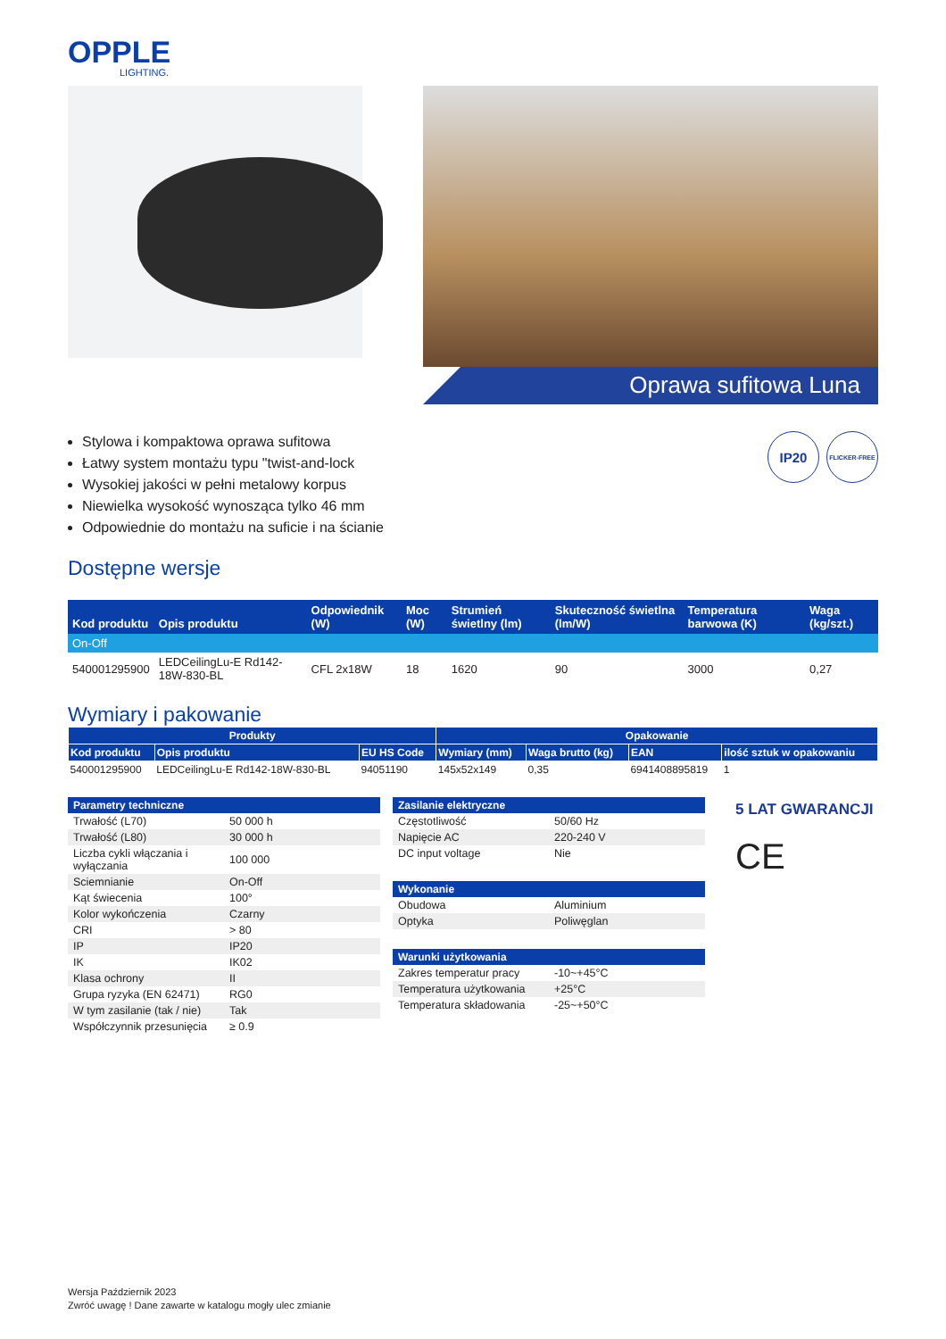OPPLE
LIGHTING.
Oprawa sufitowa Luna
Stylowa i kompaktowa oprawa sufitowa
Łatwy system montażu typu "twist-and-lock
Wysokiej jakości w pełni metalowy korpus
Niewielka wysokość wynosząca tylko 46 mm
Odpowiednie do montażu na suficie i na ścianie
IP20
FLICKER-FREE
Dostępne wersje
| Kod produktu | Opis produktu | Odpowiednik (W) | Moc (W) | Strumień świetlny (lm) | Skuteczność świetlna (lm/W) | Temperatura barwowa (K) | Waga (kg/szt.) |
| --- | --- | --- | --- | --- | --- | --- | --- |
| On-Off | | | | | | | |
| 540001295900 | LEDCeilingLu-E Rd142-18W-830-BL | CFL 2x18W | 18 | 1620 | 90 | 3000 | 0,27 |
Wymiary i pakowanie
| Produkty | | | Opakowanie | | | |
| --- | --- | --- | --- | --- | --- | --- |
| Kod produktu | Opis produktu | EU HS Code | Wymiary (mm) | Waga brutto (kg) | EAN | ilość sztuk w opakowaniu |
| 540001295900 | LEDCeilingLu-E Rd142-18W-830-BL | 94051190 | 145x52x149 | 0,35 | 6941408895819 | 1 |
| Parametry techniczne | |
| --- | --- |
| Trwałość (L70) | 50 000 h |
| Trwałość (L80) | 30 000 h |
| Liczba cykli włączania i wyłączania | 100 000 |
| Sciemnianie | On-Off |
| Kąt świecenia | 100° |
| Kolor wykończenia | Czarny |
| CRI | > 80 |
| IP | IP20 |
| IK | IK02 |
| Klasa ochrony | II |
| Grupa ryzyka (EN 62471) | RG0 |
| W tym zasilanie (tak / nie) | Tak |
| Współczynnik przesunięcia | ≥ 0.9 |
| Zasilanie elektryczne | |
| --- | --- |
| Częstotliwość | 50/60 Hz |
| Napięcie AC | 220-240 V |
| DC input voltage | Nie |
| Wykonanie | |
| --- | --- |
| Obudowa | Aluminium |
| Optyka | Poliwęglan |
| Warunki użytkowania | |
| --- | --- |
| Zakres temperatur pracy | -10~+45°C |
| Temperatura użytkowania | +25°C |
| Temperatura składowania | -25~+50°C |
5 LAT GWARANCJI
CE
Wersja Październik 2023
Zwróć uwagę ! Dane zawarte w katalogu mogły ulec zmianie